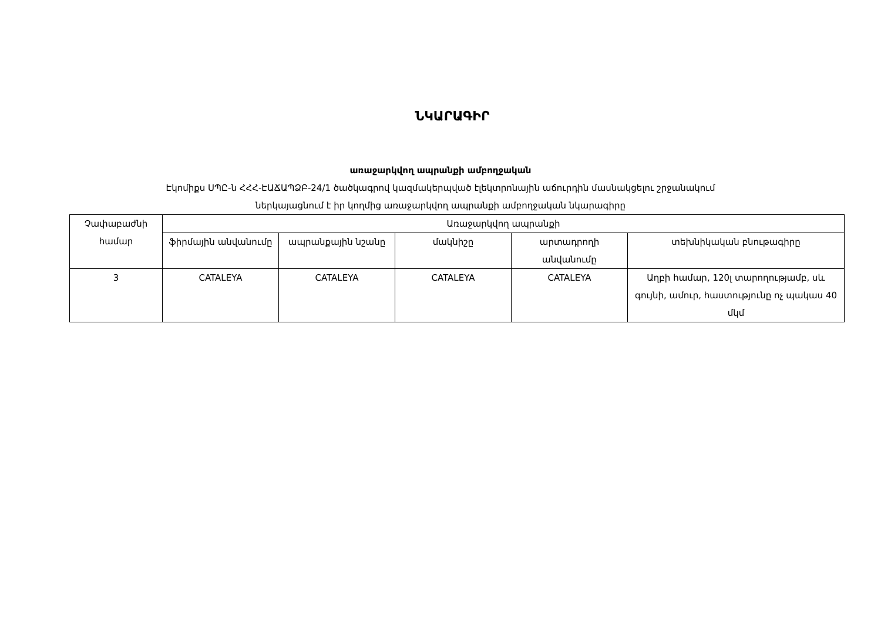ՆԿԱՐԱԳԻՐ
առաջարկվող ապրանքի ամբողջական
Էկոմիքս ՍՊԸ-ն ՀՀՀ-ԷԱՃԱՊՁԲ-24/1 ծածկագրով կազմակերպված էլեկտրոնային աճուրդին մասնակցելու շրջանակում
ներկայացնում է իր կողմից առաջարկվող ապրանքի ամբողջական նկարագիրը
| Չափաբաժնի համար | Առաջարկվող ապրանքի | | | | |
| --- | --- | --- | --- | --- | --- |
| | ֆիրմային անվանումը | ապրանքային նշանը | մակնիշը | արտադրողի անվանումը | տեխնիկական բնութագիրը |
| 3 | CATALEYA | CATALEYA | CATALEYA | CATALEYA | Աղբի համար, 120լ տարողությամբ, սև գույնի, ամուր, հաստությունը ոչ պակաս 40 մկմ |